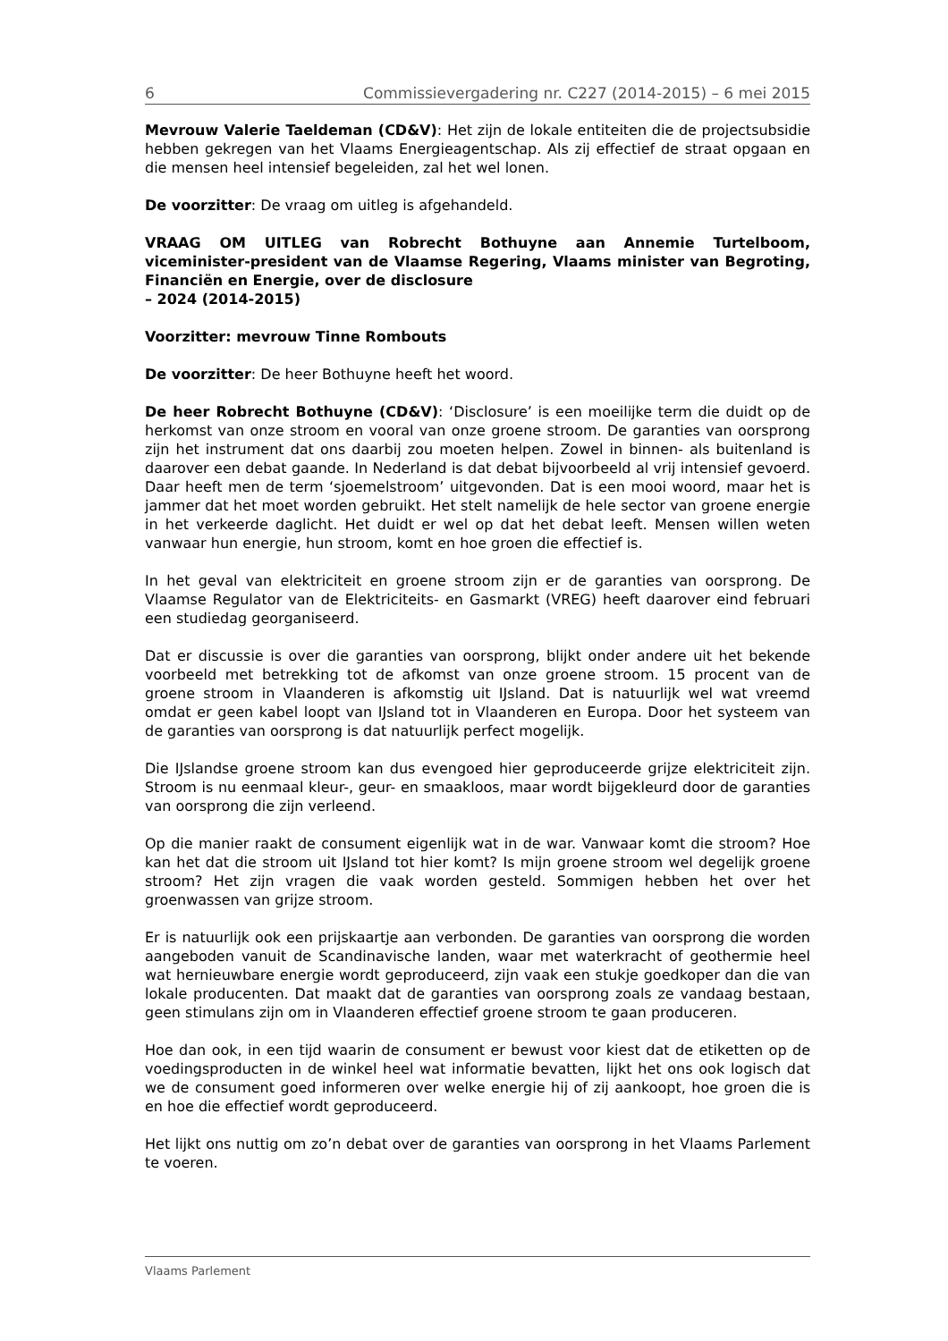6 Commissievergadering nr. C227 (2014-2015) – 6 mei 2015
Mevrouw Valerie Taeldeman (CD&V): Het zijn de lokale entiteiten die de projectsubsidie hebben gekregen van het Vlaams Energieagentschap. Als zij effectief de straat opgaan en die mensen heel intensief begeleiden, zal het wel lonen.
De voorzitter: De vraag om uitleg is afgehandeld.
VRAAG OM UITLEG van Robrecht Bothuyne aan Annemie Turtelboom, viceminister-president van de Vlaamse Regering, Vlaams minister van Begroting, Financiën en Energie, over de disclosure
– 2024 (2014-2015)
Voorzitter: mevrouw Tinne Rombouts
De voorzitter: De heer Bothuyne heeft het woord.
De heer Robrecht Bothuyne (CD&V): ‘Disclosure’ is een moeilijke term die duidt op de herkomst van onze stroom en vooral van onze groene stroom. De garanties van oorsprong zijn het instrument dat ons daarbij zou moeten helpen. Zowel in binnen- als buitenland is daarover een debat gaande. In Nederland is dat debat bijvoorbeeld al vrij intensief gevoerd. Daar heeft men de term ‘sjoemelstroom’ uitgevonden. Dat is een mooi woord, maar het is jammer dat het moet worden gebruikt. Het stelt namelijk de hele sector van groene energie in het verkeerde daglicht. Het duidt er wel op dat het debat leeft. Mensen willen weten vanwaar hun energie, hun stroom, komt en hoe groen die effectief is.
In het geval van elektriciteit en groene stroom zijn er de garanties van oorsprong. De Vlaamse Regulator van de Elektriciteits- en Gasmarkt (VREG) heeft daarover eind februari een studiedag georganiseerd.
Dat er discussie is over die garanties van oorsprong, blijkt onder andere uit het bekende voorbeeld met betrekking tot de afkomst van onze groene stroom. 15 procent van de groene stroom in Vlaanderen is afkomstig uit IJsland. Dat is natuurlijk wel wat vreemd omdat er geen kabel loopt van IJsland tot in Vlaanderen en Europa. Door het systeem van de garanties van oorsprong is dat natuurlijk perfect mogelijk.
Die IJslandse groene stroom kan dus evengoed hier geproduceerde grijze elektriciteit zijn. Stroom is nu eenmaal kleur-, geur- en smaakloos, maar wordt bijgekleurd door de garanties van oorsprong die zijn verleend.
Op die manier raakt de consument eigenlijk wat in de war. Vanwaar komt die stroom? Hoe kan het dat die stroom uit IJsland tot hier komt? Is mijn groene stroom wel degelijk groene stroom? Het zijn vragen die vaak worden gesteld. Sommigen hebben het over het groenwassen van grijze stroom.
Er is natuurlijk ook een prijskaartje aan verbonden. De garanties van oorsprong die worden aangeboden vanuit de Scandinavische landen, waar met waterkracht of geothermie heel wat hernieuwbare energie wordt geproduceerd, zijn vaak een stukje goedkoper dan die van lokale producenten. Dat maakt dat de garanties van oorsprong zoals ze vandaag bestaan, geen stimulans zijn om in Vlaanderen effectief groene stroom te gaan produceren.
Hoe dan ook, in een tijd waarin de consument er bewust voor kiest dat de etiketten op de voedingsproducten in de winkel heel wat informatie bevatten, lijkt het ons ook logisch dat we de consument goed informeren over welke energie hij of zij aankoopt, hoe groen die is en hoe die effectief wordt geproduceerd.
Het lijkt ons nuttig om zo’n debat over de garanties van oorsprong in het Vlaams Parlement te voeren.
Vlaams Parlement